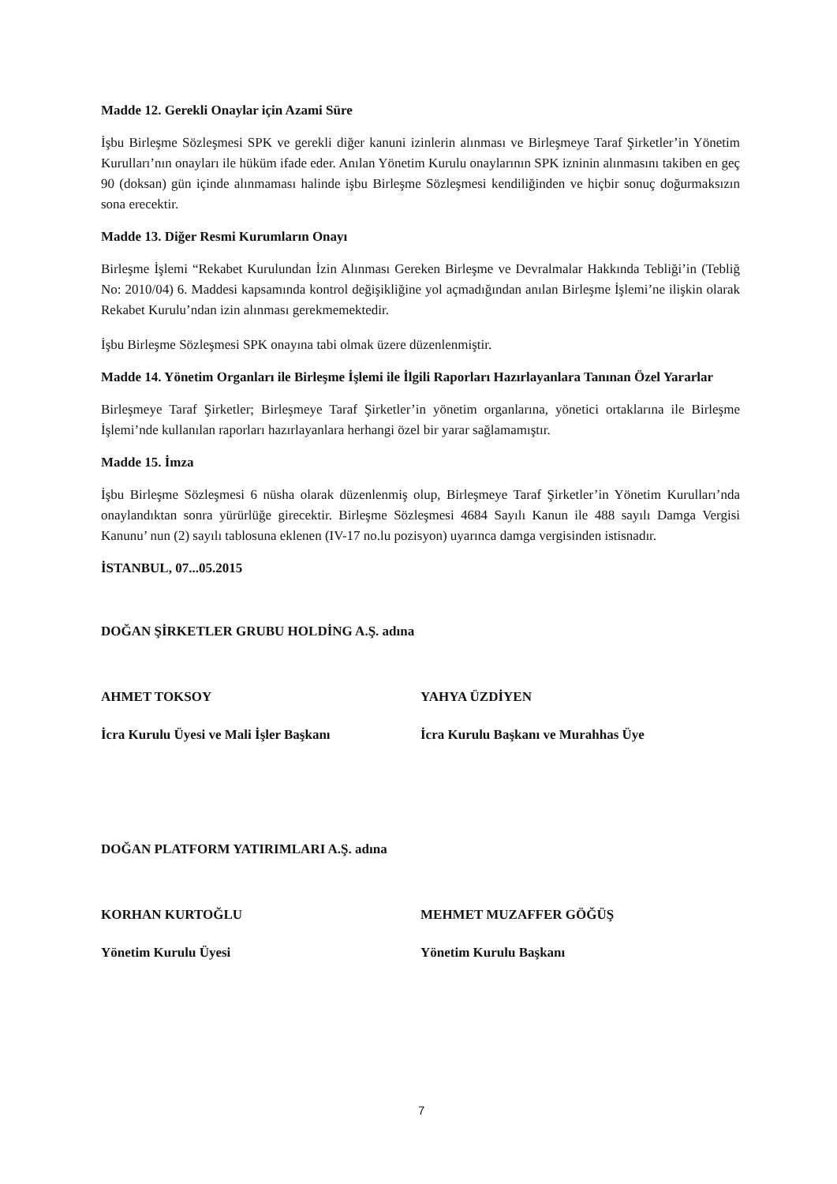Madde 12. Gerekli Onaylar için Azami Süre
İşbu Birleşme Sözleşmesi SPK ve gerekli diğer kanuni izinlerin alınması ve Birleşmeye Taraf Şirketler’in Yönetim Kurulları’nın onayları ile hüküm ifade eder. Anılan Yönetim Kurulu onaylarının SPK izninin alınmasını takiben en geç 90 (doksan) gün içinde alınmaması halinde işbu Birleşme Sözleşmesi kendiliğinden ve hiçbir sonuç doğurmaksızın sona erecektir.
Madde 13. Diğer Resmi Kurumların Onayı
Birleşme İşlemi “Rekabet Kurulundan İzin Alınması Gereken Birleşme ve Devralmalar Hakkında Tebliği’in (Tebliğ No: 2010/04) 6. Maddesi kapsamında kontrol değişikliğine yol açmadığından anılan Birleşme İşlemi’ne ilişkin olarak Rekabet Kurulu’ndan izin alınması gerekmemektedir.
İşbu Birleşme Sözleşmesi SPK onayına tabi olmak üzere düzenlenmiştir.
Madde 14. Yönetim Organları ile Birleşme İşlemi ile İlgili Raporları Hazırlayanlara Tanınan Özel Yararlar
Birleşmeye Taraf Şirketler; Birleşmeye Taraf Şirketler’in yönetim organlarına, yönetici ortaklarına ile Birleşme İşlemi’nde kullanılan raporları hazırlayanlara herhangi özel bir yarar sağlamamıştır.
Madde 15. İmza
İşbu Birleşme Sözleşmesi 6 nüsha olarak düzenlenmiş olup, Birleşmeye Taraf Şirketler’in Yönetim Kurulları’nda onaylandıktan sonra yürürlüğe girecektir. Birleşme Sözleşmesi 4684 Sayılı Kanun ile 488 sayılı Damga Vergisi Kanunu’ nun (2) sayılı tablosuna eklenen (IV-17 no.lu pozisyon) uyarınca damga vergisinden istisnadır.
İSTANBUL, 07...05.2015
DOĞAN ŞİRKETLER GRUBU HOLDİNG A.Ş. adına
AHMET TOKSOY
İcra Kurulu Üyesi ve Mali İşler Başkanı
YAHYA ÜZDİYEN
İcra Kurulu Başkanı ve Murahhas Üye
DOĞAN PLATFORM YATIRIMLARI A.Ş. adına
KORHAN KURTOĞLU
Yönetim Kurulu Üyesi
MEHMET MUZAFFER GÖĞÜŞ
Yönetim Kurulu Başkanı
7